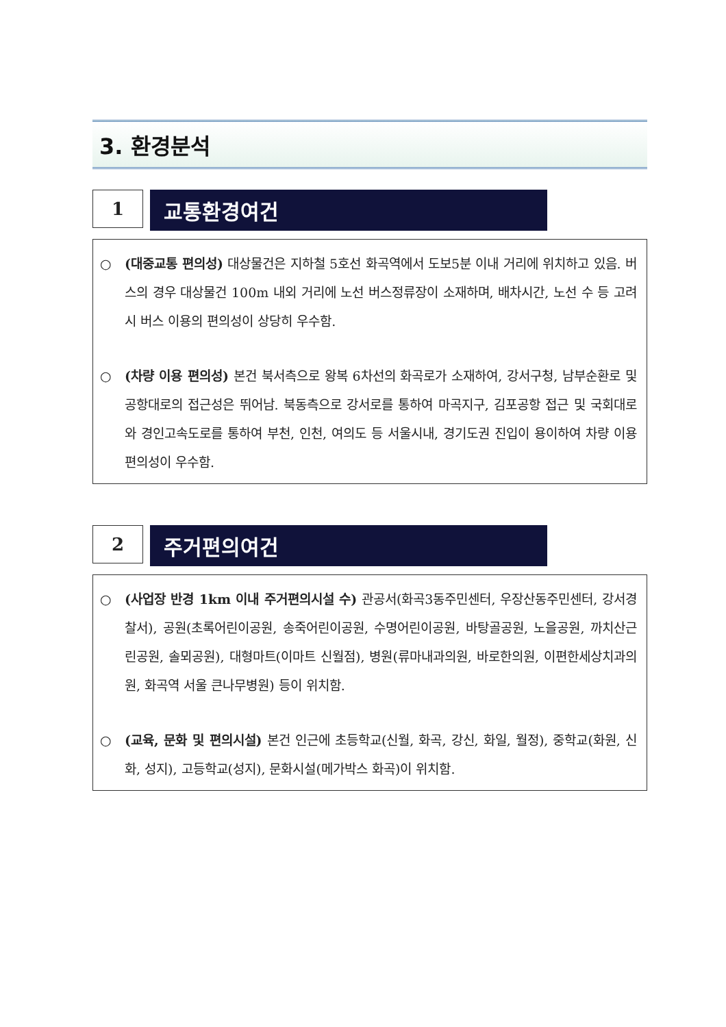3. 환경분석
1
교통환경여건
○ (대중교통 편의성) 대상물건은 지하철 5호선 화곡역에서 도보5분 이내 거리에 위치하고 있음. 버스의 경우 대상물건 100m 내외 거리에 노선 버스정류장이 소재하며, 배차시간, 노선 수 등 고려시 버스 이용의 편의성이 상당히 우수함.
○ (차량 이용 편의성) 본건 북서측으로 왕복 6차선의 화곡로가 소재하여, 강서구청, 남부순환로 및 공항대로의 접근성은 뛰어남. 북동측으로 강서로를 통하여 마곡지구, 김포공항 접근 및 국회대로와 경인고속도로를 통하여 부천, 인천, 여의도 등 서울시내, 경기도권 진입이 용이하여 차량 이용 편의성이 우수함.
2
주거편의여건
○ (사업장 반경 1km 이내 주거편의시설 수) 관공서(화곡3동주민센터, 우장산동주민센터, 강서경찰서), 공원(초록어린이공원, 송죽어린이공원, 수명어린이공원, 바탕골공원, 노을공원, 까치산근린공원, 솔뫼공원), 대형마트(이마트 신월점), 병원(류마내과의원, 바로한의원, 이편한세상치과의원, 화곡역 서울 큰나무병원) 등이 위치함.
○ (교육, 문화 및 편의시설) 본건 인근에 초등학교(신월, 화곡, 강신, 화일, 월정), 중학교(화원, 신화, 성지), 고등학교(성지), 문화시설(메가박스 화곡)이 위치함.